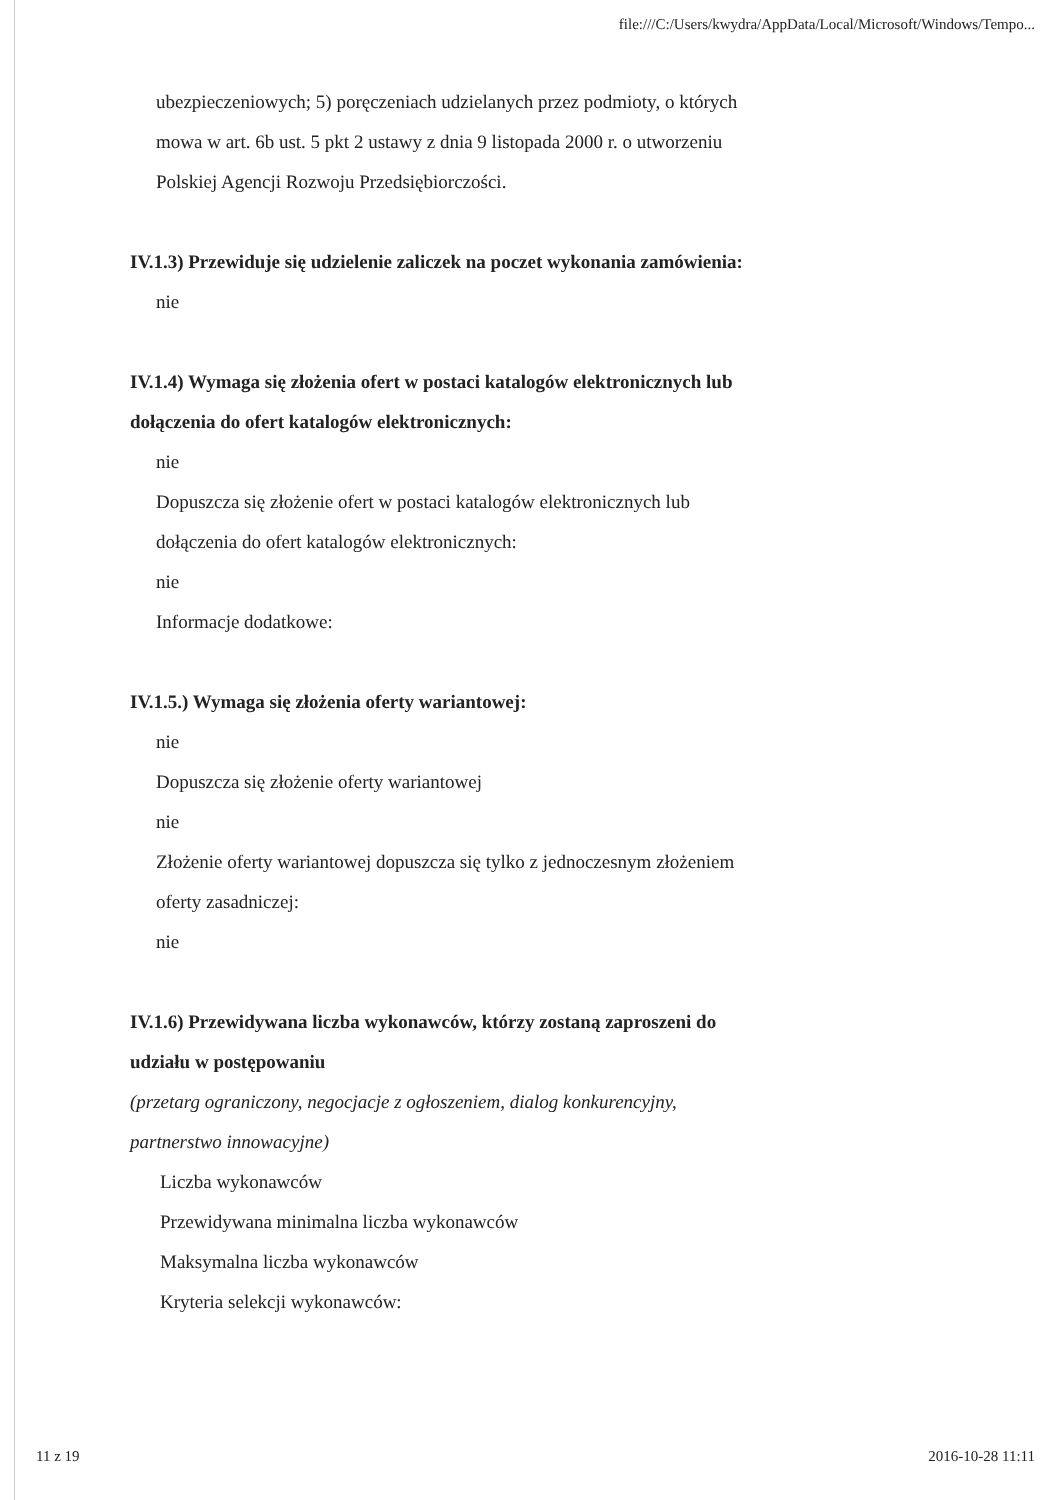file:///C:/Users/kwydra/AppData/Local/Microsoft/Windows/Tempo...
ubezpieczeniowych; 5) poręczeniach udzielanych przez podmioty, o których mowa w art. 6b ust. 5 pkt 2 ustawy z dnia 9 listopada 2000 r. o utworzeniu Polskiej Agencji Rozwoju Przedsiębiorczości.
IV.1.3) Przewiduje się udzielenie zaliczek na poczet wykonania zamówienia:
nie
IV.1.4) Wymaga się złożenia ofert w postaci katalogów elektronicznych lub dołączenia do ofert katalogów elektronicznych:
nie
Dopuszcza się złożenie ofert w postaci katalogów elektronicznych lub dołączenia do ofert katalogów elektronicznych:
nie
Informacje dodatkowe:
IV.1.5.) Wymaga się złożenia oferty wariantowej:
nie
Dopuszcza się złożenie oferty wariantowej
nie
Złożenie oferty wariantowej dopuszcza się tylko z jednoczesnym złożeniem oferty zasadniczej:
nie
IV.1.6) Przewidywana liczba wykonawców, którzy zostaną zaproszeni do udziału w postępowaniu
(przetarg ograniczony, negocjacje z ogłoszeniem, dialog konkurencyjny, partnerstwo innowacyjne)
Liczba wykonawców
Przewidywana minimalna liczba wykonawców
Maksymalna liczba wykonawców
Kryteria selekcji wykonawców:
11 z 19 2016-10-28 11:11